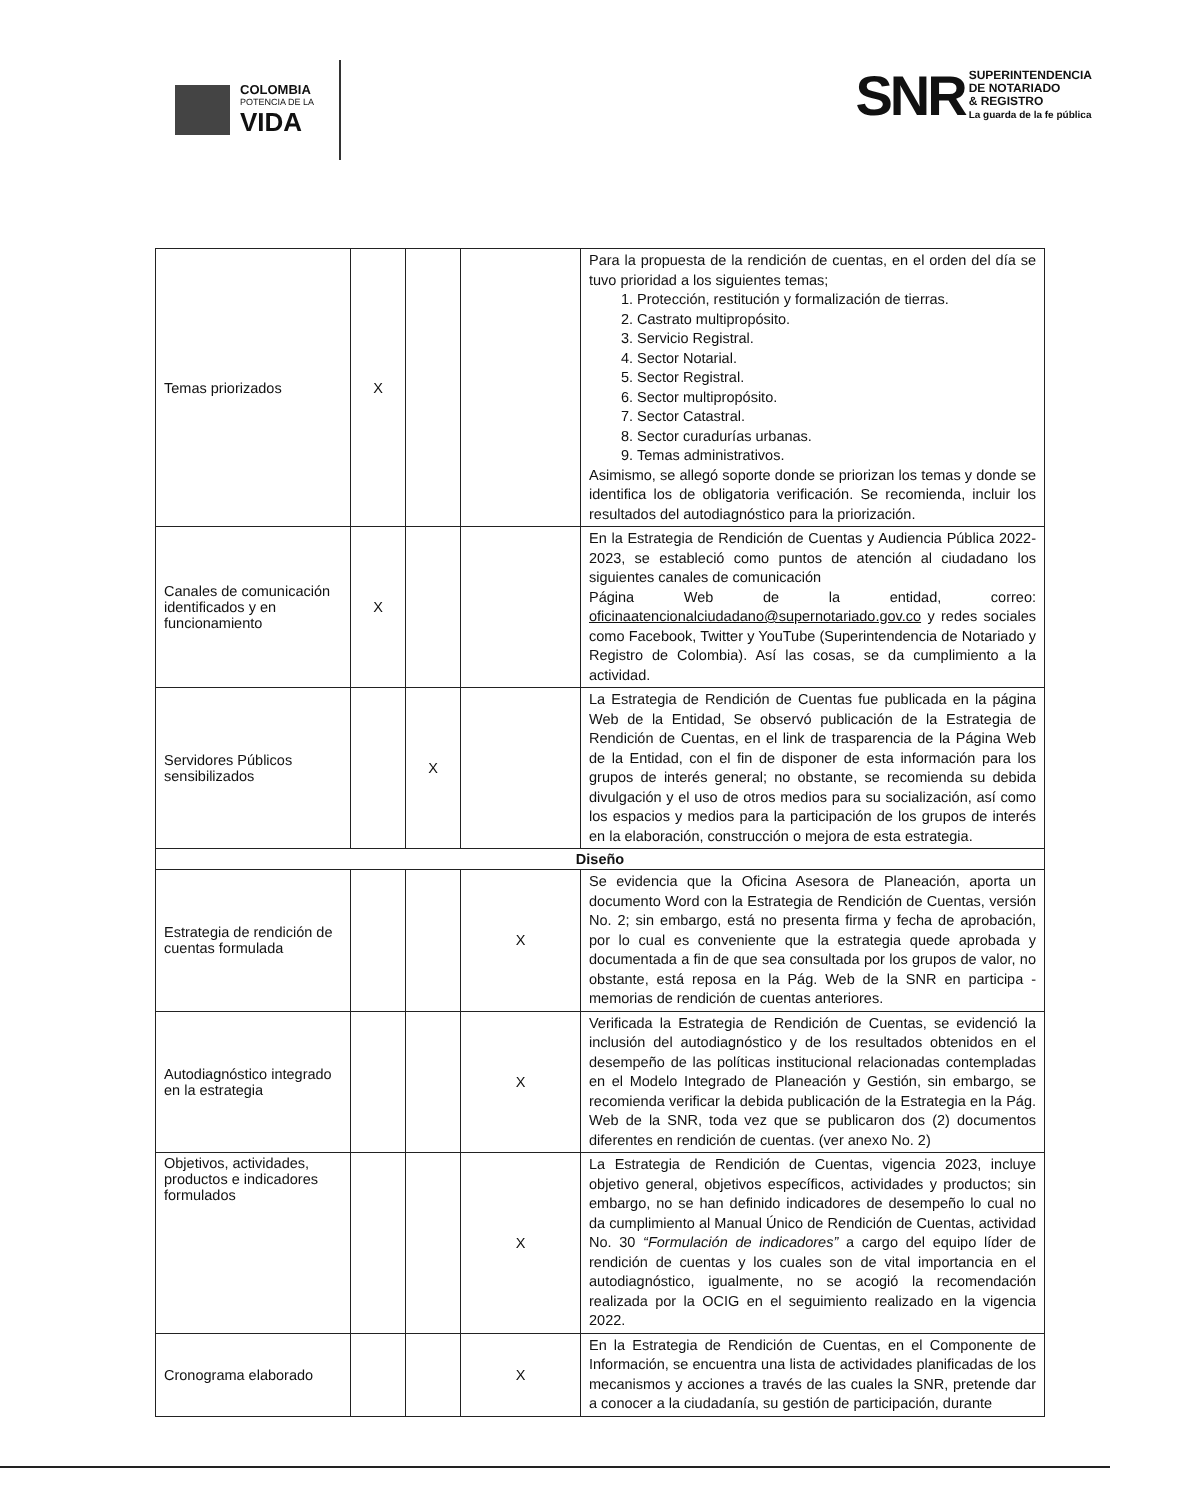COLOMBIA
POTENCIA DE LA
VIDA
SNR
SUPERINTENDENCIA
DE NOTARIADO
& REGISTRO
La guarda de la fe pública
| Temas priorizados | X | | | Para la propuesta de la rendición de cuentas, en el orden del día se tuvo prioridad a los siguientes temas; 1. Protección, restitución y formalización de tierras. 2. Castrato multipropósito. 3. Servicio Registral. 4. Sector Notarial. 5. Sector Registral. 6. Sector multipropósito. 7. Sector Catastral. 8. Sector curadurías urbanas. 9. Temas administrativos. Asimismo, se allegó soporte donde se priorizan los temas y donde se identifica los de obligatoria verificación. Se recomienda, incluir los resultados del autodiagnóstico para la priorización. |
| Canales de comunicación identificados y en funcionamiento | X | | | En la Estrategia de Rendición de Cuentas y Audiencia Pública 2022-2023, se estableció como puntos de atención al ciudadano los siguientes canales de comunicación Página Web de la entidad, correo: oficinaatencionalciudadano@supernotariado.gov.co y redes sociales como Facebook, Twitter y YouTube (Superintendencia de Notariado y Registro de Colombia). Así las cosas, se da cumplimiento a la actividad. |
| Servidores Públicos sensibilizados | | X | | La Estrategia de Rendición de Cuentas fue publicada en la página Web de la Entidad, Se observó publicación de la Estrategia de Rendición de Cuentas, en el link de trasparencia de la Página Web de la Entidad, con el fin de disponer de esta información para los grupos de interés general; no obstante, se recomienda su debida divulgación y el uso de otros medios para su socialización, así como los espacios y medios para la participación de los grupos de interés en la elaboración, construcción o mejora de esta estrategia. |
| Diseño | | | | |
| Estrategia de rendición de cuentas formulada | | | X | Se evidencia que la Oficina Asesora de Planeación, aporta un documento Word con la Estrategia de Rendición de Cuentas, versión No. 2; sin embargo, está no presenta firma y fecha de aprobación, por lo cual es conveniente que la estrategia quede aprobada y documentada a fin de que sea consultada por los grupos de valor, no obstante, está reposa en la Pág. Web de la SNR en participa - memorias de rendición de cuentas anteriores. |
| Autodiagnóstico integrado en la estrategia | | | X | Verificada la Estrategia de Rendición de Cuentas, se evidenció la inclusión del autodiagnóstico y de los resultados obtenidos en el desempeño de las políticas institucional relacionadas contempladas en el Modelo Integrado de Planeación y Gestión, sin embargo, se recomienda verificar la debida publicación de la Estrategia en la Pág. Web de la SNR, toda vez que se publicaron dos (2) documentos diferentes en rendición de cuentas. (ver anexo No. 2) |
| Objetivos, actividades, productos e indicadores formulados | | | X | La Estrategia de Rendición de Cuentas, vigencia 2023, incluye objetivo general, objetivos específicos, actividades y productos; sin embargo, no se han definido indicadores de desempeño lo cual no da cumplimiento al Manual Único de Rendición de Cuentas, actividad No. 30 “Formulación de indicadores” a cargo del equipo líder de rendición de cuentas y los cuales son de vital importancia en el autodiagnóstico, igualmente, no se acogió la recomendación realizada por la OCIG en el seguimiento realizado en la vigencia 2022. |
| Cronograma elaborado | | | X | En la Estrategia de Rendición de Cuentas, en el Componente de Información, se encuentra una lista de actividades planificadas de los mecanismos y acciones a través de las cuales la SNR, pretende dar a conocer a la ciudadanía, su gestión de participación, durante |